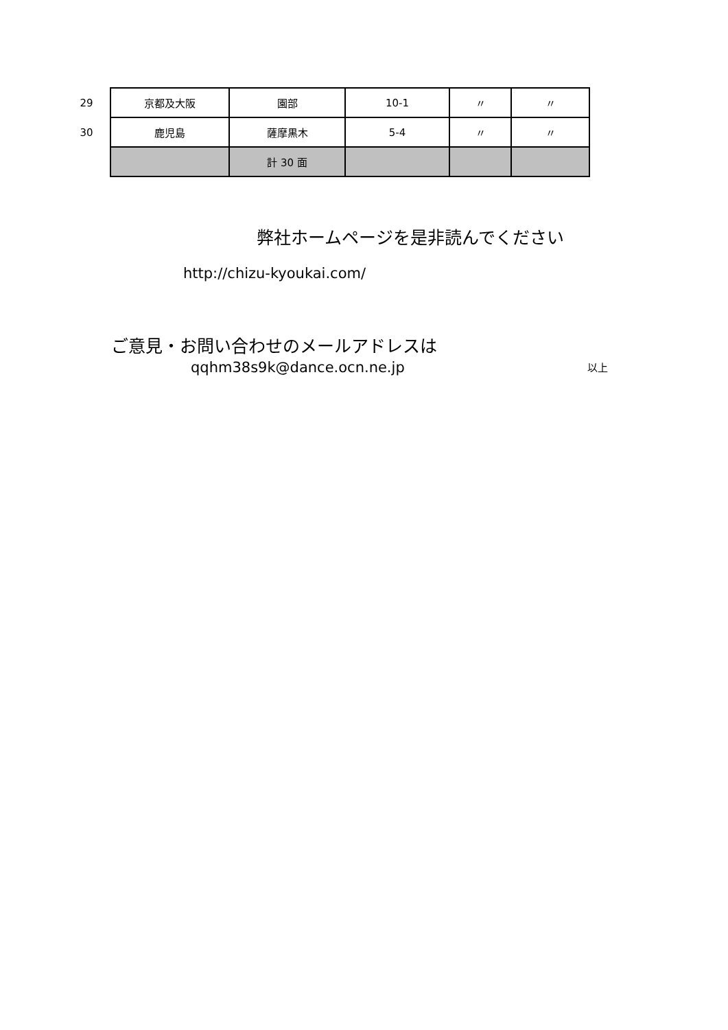| 29 | 京都及大阪 | 園部 | 10-1 | 〃 | 〃 |
| 30 | 鹿児島 | 薩摩黒木 | 5-4 | 〃 | 〃 |
| | | 計 30 面 | | | |
弊社ホームページを是非読んでください
http://chizu-kyoukai.com/
ご意見・お問い合わせのメールアドレスは
qqhm38s9k@dance.ocn.ne.jp 以上